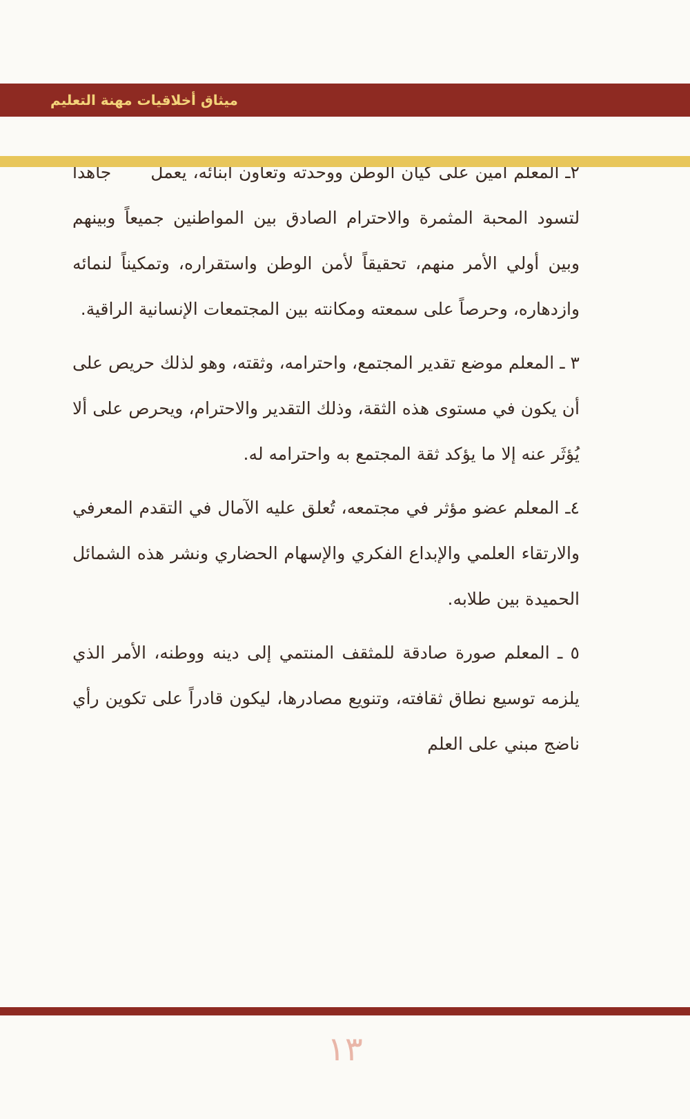ميثاق أخلاقيات مهنة التعليم
٢ـ المعلم أمين على كيان الوطن ووحدته وتعاون أبنائه، يعمل جاهداً لتسود المحبة المثمرة والاحترام الصادق بين المواطنين جميعاً وبينهم وبين أولي الأمر منهم، تحقيقاً لأمن الوطن واستقراره، وتمكيناً لنمائه وازدهاره، وحرصاً على سمعته ومكانته بين المجتمعات الإنسانية الراقية.
٣ ـ المعلم موضع تقدير المجتمع، واحترامه، وثقته، وهو لذلك حريص على أن يكون في مستوى هذه الثقة، وذلك التقدير والاحترام، ويحرص على ألا يُؤثَر عنه إلا ما يؤكد ثقة المجتمع به واحترامه له.
٤ـ المعلم عضو مؤثر في مجتمعه، تُعلق عليه الآمال في التقدم المعرفي والارتقاء العلمي والإبداع الفكري والإسهام الحضاري ونشر هذه الشمائل الحميدة بين طلابه.
٥ ـ المعلم صورة صادقة للمثقف المنتمي إلى دينه ووطنه، الأمر الذي يلزمه توسيع نطاق ثقافته، وتنويع مصادرها، ليكون قادراً على تكوين رأي ناضج مبني على العلم
١٣